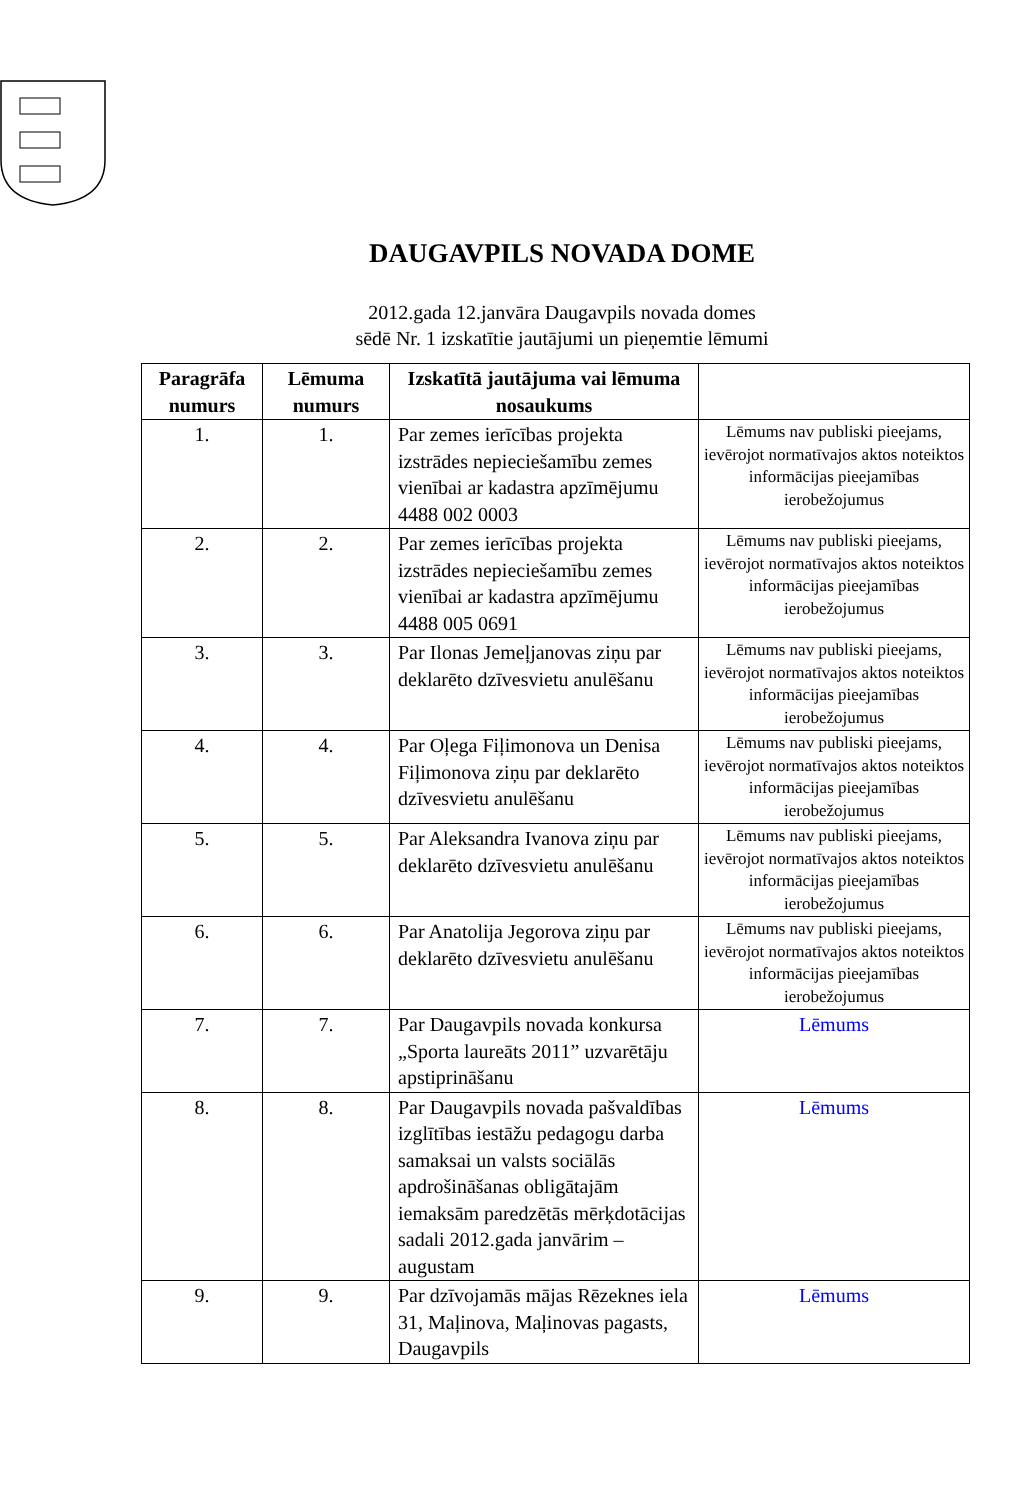DAUGAVPILS NOVADA DOME
2012.gada 12.janvāra Daugavpils novada domes
sēdē Nr. 1 izskatītie jautājumi un pieņemtie lēmumi
| Paragrāfa numurs | Lēmuma numurs | Izskatītā jautājuma vai lēmuma nosaukums | |
| --- | --- | --- | --- |
| 1. | 1. | Par zemes ierīcības projekta izstrādes nepieciešamību zemes vienībai ar kadastra apzīmējumu 4488 002 0003 | Lēmums nav publiski pieejams, ievērojot normatīvajos aktos noteiktos informācijas pieejamības ierobežojumus |
| 2. | 2. | Par zemes ierīcības projekta izstrādes nepieciešamību zemes vienībai ar kadastra apzīmējumu 4488 005 0691 | Lēmums nav publiski pieejams, ievērojot normatīvajos aktos noteiktos informācijas pieejamības ierobežojumus |
| 3. | 3. | Par Ilonas Jemeļjanovas ziņu par deklarēto dzīvesvietu anulēšanu | Lēmums nav publiski pieejams, ievērojot normatīvajos aktos noteiktos informācijas pieejamības ierobežojumus |
| 4. | 4. | Par Oļega Fiļimonova un Denisa Fiļimonova ziņu par deklarēto dzīvesvietu anulēšanu | Lēmums nav publiski pieejams, ievērojot normatīvajos aktos noteiktos informācijas pieejamības ierobežojumus |
| 5. | 5. | Par Aleksandra Ivanova ziņu par deklarēto dzīvesvietu anulēšanu | Lēmums nav publiski pieejams, ievērojot normatīvajos aktos noteiktos informācijas pieejamības ierobežojumus |
| 6. | 6. | Par Anatolija Jegorova ziņu par deklarēto dzīvesvietu anulēšanu | Lēmums nav publiski pieejams, ievērojot normatīvajos aktos noteiktos informācijas pieejamības ierobežojumus |
| 7. | 7. | Par Daugavpils novada konkursa „Sporta laureāts 2011” uzvarētāju apstiprināšanu | Lēmums |
| 8. | 8. | Par Daugavpils novada pašvaldības izglītības iestāžu pedagogu darba samaksai un valsts sociālās apdrošināšanas obligātajām iemaksām paredzētās mērķdotācijas sadali 2012.gada janvārim – augustam | Lēmums |
| 9. | 9. | Par dzīvojamās mājas Rēzeknes iela 31, Maļinova, Maļinovas pagasts, Daugavpils | Lēmums |